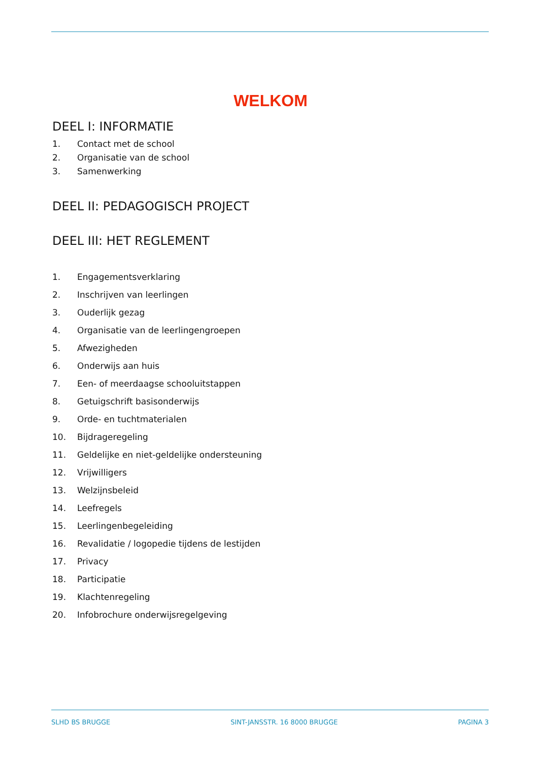WELKOM
DEEL I: INFORMATIE
1. Contact met de school
2. Organisatie van de school
3. Samenwerking
DEEL II: PEDAGOGISCH PROJECT
DEEL III: HET REGLEMENT
1. Engagementsverklaring
2. Inschrijven van leerlingen
3. Ouderlijk gezag
4. Organisatie van de leerlingengroepen
5. Afwezigheden
6. Onderwijs aan huis
7. Een- of meerdaagse schooluitstappen
8. Getuigschrift basisonderwijs
9. Orde- en tuchtmaterialen
10. Bijdrageregeling
11. Geldelijke en niet-geldelijke ondersteuning
12. Vrijwilligers
13. Welzijnsbeleid
14. Leefregels
15. Leerlingenbegeleiding
16. Revalidatie / logopedie tijdens de lestijden
17. Privacy
18. Participatie
19. Klachtenregeling
20. Infobrochure onderwijsregelgeving
SLHD BS BRUGGE SINT-JANSSTR. 16 8000 BRUGGE PAGINA 3